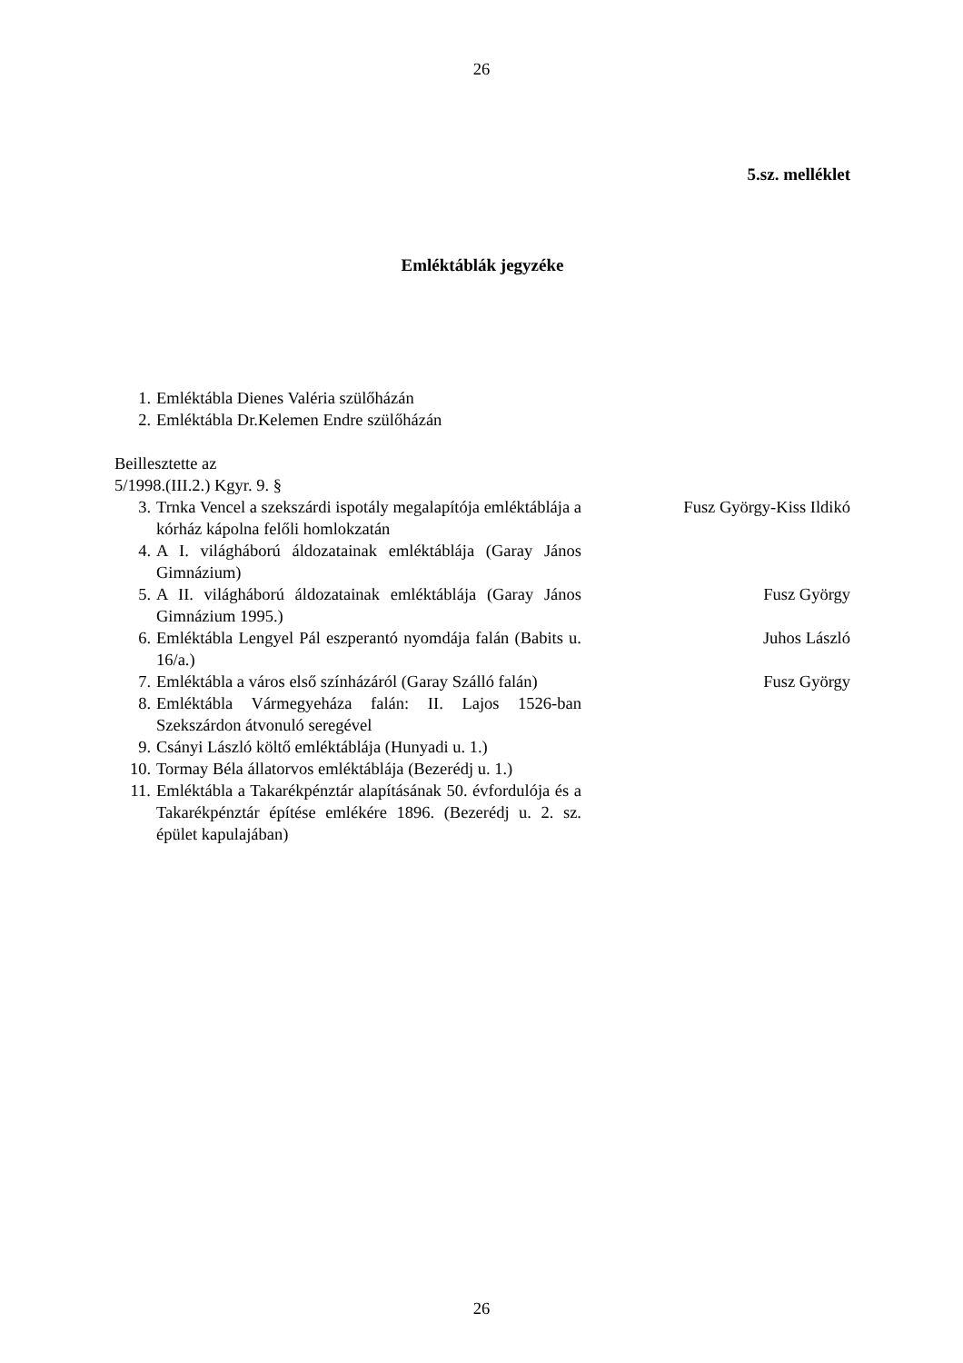26
5.sz. melléklet
Emléktáblák jegyzéke
1. Emléktábla Dienes Valéria szülőházán
2. Emléktábla Dr.Kelemen Endre szülőházán
Beillesztette az
5/1998.(III.2.) Kgyr. 9. §
3. Trnka Vencel a szekszárdi ispotály megalapítója emléktáblája a kórház kápolna felőli homlokzatán
Fusz György-Kiss Ildikó
4. A I. világháború áldozatainak emléktáblája (Garay János Gimnázium)
5. A II. világháború áldozatainak emléktáblája (Garay János Gimnázium 1995.)
Fusz György
6. Emléktábla Lengyel Pál eszperantó nyomdája falán (Babits u. 16/a.)
Juhos László
7. Emléktábla a város első színházáról (Garay Szálló falán)
Fusz György
8. Emléktábla Vármegyeháza falán: II. Lajos 1526-ban Szekszárdon átvonuló seregével
9. Csányi László költő emléktáblája (Hunyadi u. 1.)
10. Tormay Béla állatorvos emléktáblája (Bezerédj u. 1.)
11. Emléktábla a Takarékpénztár alapításának 50. évfordulója és a Takarékpénztár építése emlékére 1896. (Bezerédj u. 2. sz. épület kapulajában)
26